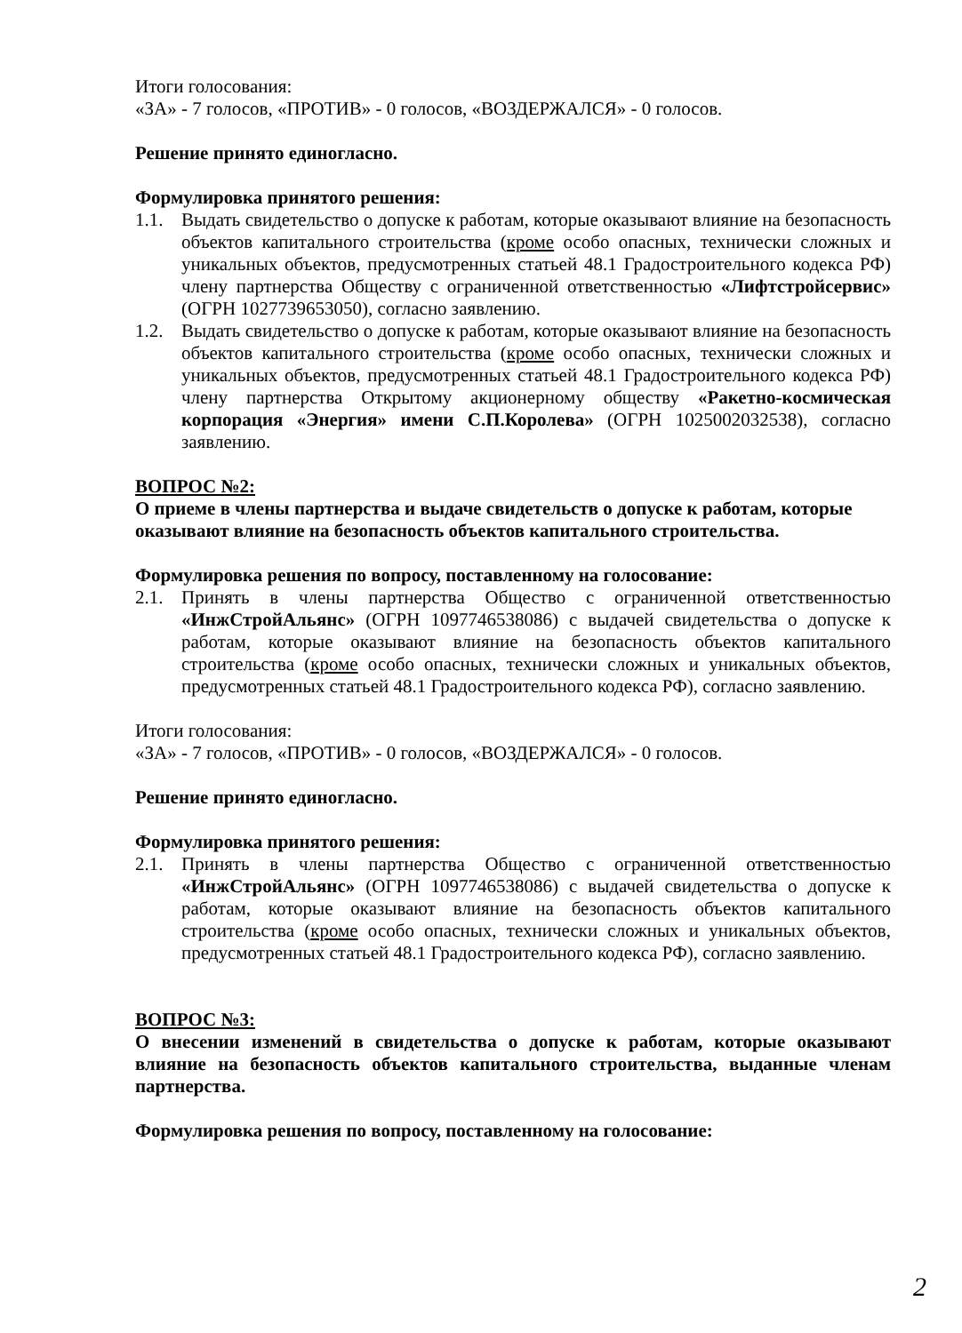Итоги голосования:
«ЗА» - 7 голосов, «ПРОТИВ» - 0 голосов, «ВОЗДЕРЖАЛСЯ» - 0 голосов.
Решение принято единогласно.
Формулировка принятого решения:
1.1. Выдать свидетельство о допуске к работам, которые оказывают влияние на безопасность объектов капитального строительства (кроме особо опасных, технически сложных и уникальных объектов, предусмотренных статьей 48.1 Градостроительного кодекса РФ) члену партнерства Обществу с ограниченной ответственностью «Лифтстройсервис» (ОГРН 1027739653050), согласно заявлению.
1.2. Выдать свидетельство о допуске к работам, которые оказывают влияние на безопасность объектов капитального строительства (кроме особо опасных, технически сложных и уникальных объектов, предусмотренных статьей 48.1 Градостроительного кодекса РФ) члену партнерства Открытому акционерному обществу «Ракетно-космическая корпорация «Энергия» имени С.П.Королева» (ОГРН 1025002032538), согласно заявлению.
ВОПРОС №2:
О приеме в члены партнерства и выдаче свидетельств о допуске к работам, которые оказывают влияние на безопасность объектов капитального строительства.
Формулировка решения по вопросу, поставленному на голосование:
2.1. Принять в члены партнерства Общество с ограниченной ответственностью «ИнжСтройАльянс» (ОГРН 1097746538086) с выдачей свидетельства о допуске к работам, которые оказывают влияние на безопасность объектов капитального строительства (кроме особо опасных, технически сложных и уникальных объектов, предусмотренных статьей 48.1 Градостроительного кодекса РФ), согласно заявлению.
Итоги голосования:
«ЗА» - 7 голосов, «ПРОТИВ» - 0 голосов, «ВОЗДЕРЖАЛСЯ» - 0 голосов.
Решение принято единогласно.
Формулировка принятого решения:
2.1. Принять в члены партнерства Общество с ограниченной ответственностью «ИнжСтройАльянс» (ОГРН 1097746538086) с выдачей свидетельства о допуске к работам, которые оказывают влияние на безопасность объектов капитального строительства (кроме особо опасных, технически сложных и уникальных объектов, предусмотренных статьей 48.1 Градостроительного кодекса РФ), согласно заявлению.
ВОПРОС №3:
О внесении изменений в свидетельства о допуске к работам, которые оказывают влияние на безопасность объектов капитального строительства, выданные членам партнерства.
Формулировка решения по вопросу, поставленному на голосование:
2